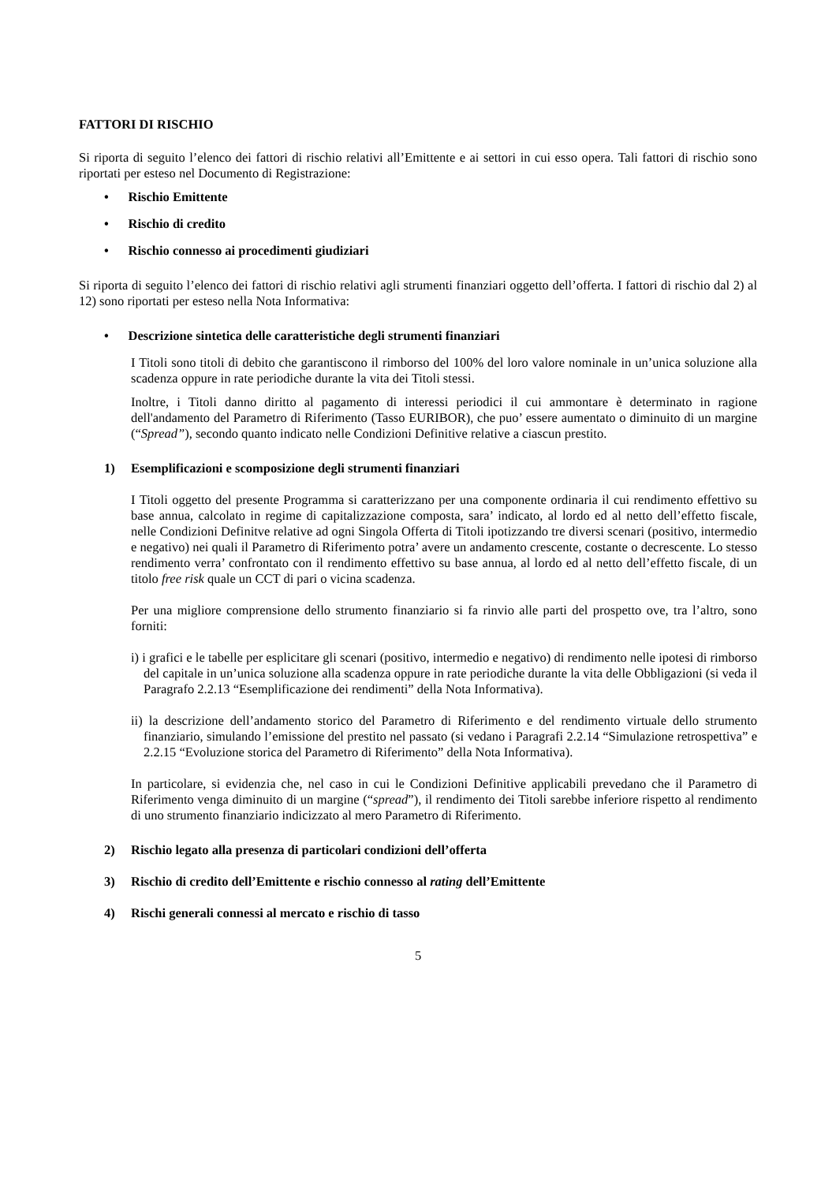FATTORI DI RISCHIO
Si riporta di seguito l’elenco dei fattori di rischio relativi all’Emittente e ai settori in cui esso opera. Tali fattori di rischio sono riportati per esteso nel Documento di Registrazione:
• Rischio Emittente
• Rischio di credito
• Rischio connesso ai procedimenti giudiziari
Si riporta di seguito l’elenco dei fattori di rischio relativi agli strumenti finanziari oggetto dell’offerta. I fattori di rischio dal 2) al 12) sono riportati per esteso nella Nota Informativa:
• Descrizione sintetica delle caratteristiche degli strumenti finanziari
I Titoli sono titoli di debito che garantiscono il rimborso del 100% del loro valore nominale in un’unica soluzione alla scadenza oppure in rate periodiche durante la vita dei Titoli stessi.
Inoltre, i Titoli danno diritto al pagamento di interessi periodici il cui ammontare è determinato in ragione dell'andamento del Parametro di Riferimento (Tasso EURIBOR), che puo’ essere aumentato o diminuito di un margine (“Spread”), secondo quanto indicato nelle Condizioni Definitive relative a ciascun prestito.
1) Esemplificazioni e scomposizione degli strumenti finanziari
I Titoli oggetto del presente Programma si caratterizzano per una componente ordinaria il cui rendimento effettivo su base annua, calcolato in regime di capitalizzazione composta, sara’ indicato, al lordo ed al netto dell’effetto fiscale, nelle Condizioni Definitve relative ad ogni Singola Offerta di Titoli ipotizzando tre diversi scenari (positivo, intermedio e negativo) nei quali il Parametro di Riferimento potra’ avere un andamento crescente, costante o decrescente. Lo stesso rendimento verra’ confrontato con il rendimento effettivo su base annua, al lordo ed al netto dell’effetto fiscale, di un titolo free risk quale un CCT di pari o vicina scadenza.
Per una migliore comprensione dello strumento finanziario si fa rinvio alle parti del prospetto ove, tra l’altro, sono forniti:
i) i grafici e le tabelle per esplicitare gli scenari (positivo, intermedio e negativo) di rendimento nelle ipotesi di rimborso del capitale in un’unica soluzione alla scadenza oppure in rate periodiche durante la vita delle Obbligazioni (si veda il Paragrafo 2.2.13 “Esemplificazione dei rendimenti” della Nota Informativa).
ii) la descrizione dell’andamento storico del Parametro di Riferimento e del rendimento virtuale dello strumento finanziario, simulando l’emissione del prestito nel passato (si vedano i Paragrafi 2.2.14 “Simulazione retrospettiva” e 2.2.15 “Evoluzione storica del Parametro di Riferimento” della Nota Informativa).
In particolare, si evidenzia che, nel caso in cui le Condizioni Definitive applicabili prevedano che il Parametro di Riferimento venga diminuito di un margine (“spread”), il rendimento dei Titoli sarebbe inferiore rispetto al rendimento di uno strumento finanziario indicizzato al mero Parametro di Riferimento.
2) Rischio legato alla presenza di particolari condizioni dell’offerta
3) Rischio di credito dell’Emittente e rischio connesso al rating dell’Emittente
4) Rischi generali connessi al mercato e rischio di tasso
5